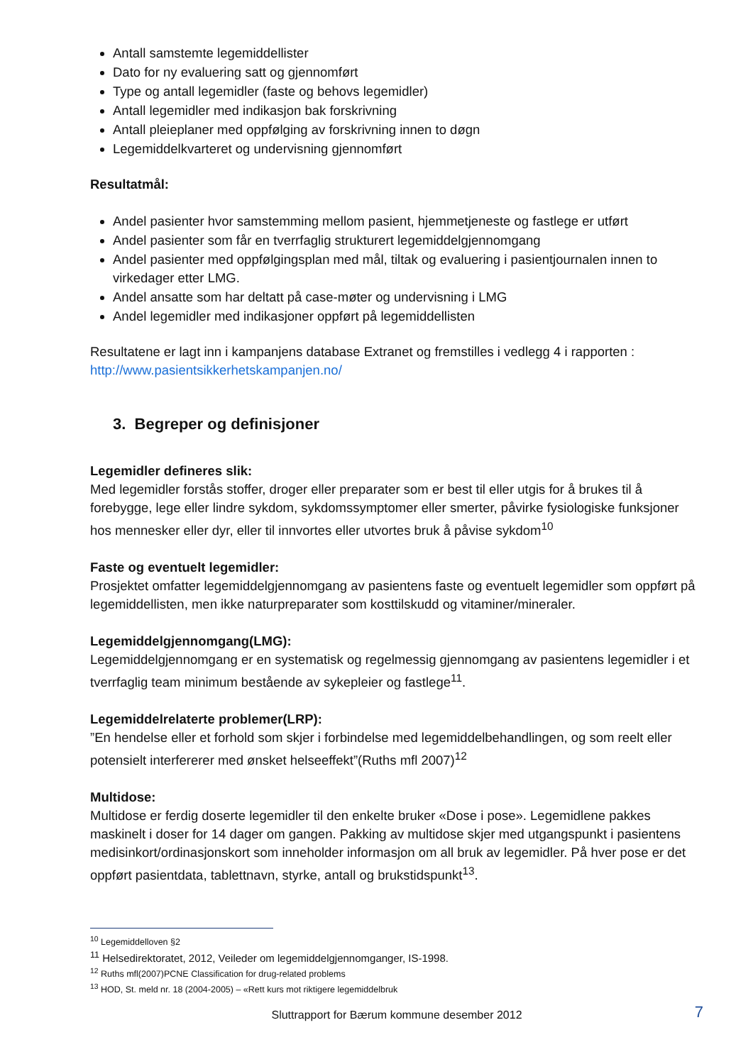Antall samstemte legemiddellister
Dato for ny evaluering satt og gjennomført
Type og antall legemidler (faste og behovs legemidler)
Antall legemidler med indikasjon bak forskrivning
Antall pleieplaner med oppfølging av forskrivning innen to døgn
Legemiddelkvarteret og undervisning gjennomført
Resultatmål:
Andel pasienter hvor samstemming mellom pasient, hjemmetjeneste og fastlege er utført
Andel pasienter som får en tverrfaglig strukturert legemiddelgjennomgang
Andel pasienter med oppfølgingsplan med mål, tiltak og evaluering i pasientjournalen innen to virkedager etter LMG.
Andel ansatte som har deltatt på case-møter og undervisning i LMG
Andel legemidler med indikasjoner oppført på legemiddellisten
Resultatene er lagt inn i kampanjens database Extranet og fremstilles i vedlegg 4 i rapporten : http://www.pasientsikkerhetskampanjen.no/
3. Begreper og definisjoner
Legemidler defineres slik:
Med legemidler forstås stoffer, droger eller preparater som er best til eller utgis for å brukes til å forebygge, lege eller lindre sykdom, sykdomssymptomer eller smerter, påvirke fysiologiske funksjoner hos mennesker eller dyr, eller til innvortes eller utvortes bruk å påvise sykdom<sup>10</sup>
Faste og eventuelt legemidler:
Prosjektet omfatter legemiddelgjennomgang av pasientens faste og eventuelt legemidler som oppført på legemiddellisten, men ikke naturpreparater som kosttilskudd og vitaminer/mineraler.
Legemiddelgjennomgang(LMG):
Legemiddelgjennomgang er en systematisk og regelmessig gjennomgang av pasientens legemidler i et tverrfaglig team minimum bestående av sykepleier og fastlege<sup>11</sup>.
Legemiddelrelaterte problemer(LRP):
”En hendelse eller et forhold som skjer i forbindelse med legemiddelbehandlingen, og som reelt eller potensielt interfererer med ønsket helseeffekt”(Ruths mfl 2007)<sup>12</sup>
Multidose:
Multidose er ferdig doserte legemidler til den enkelte bruker «Dose i pose». Legemidlene pakkes maskinelt i doser for 14 dager om gangen. Pakking av multidose skjer med utgangspunkt i pasientens medisinkort/ordinasjonskort som inneholder informasjon om all bruk av legemidler. På hver pose er det oppført pasientdata, tablettnavn, styrke, antall og brukstidspunkt<sup>13</sup>.
<sup>10</sup> Legemiddelloven §2
<sup>11</sup> Helsedirektoratet, 2012, Veileder om legemiddelgjennomganger, IS-1998.
<sup>12</sup> Ruths mfl(2007)PCNE Classification for drug-related problems
<sup>13</sup> HOD, St. meld nr. 18 (2004-2005) – «Rett kurs mot riktigere legemiddelbruk
Sluttrapport for Bærum kommune desember 2012 7